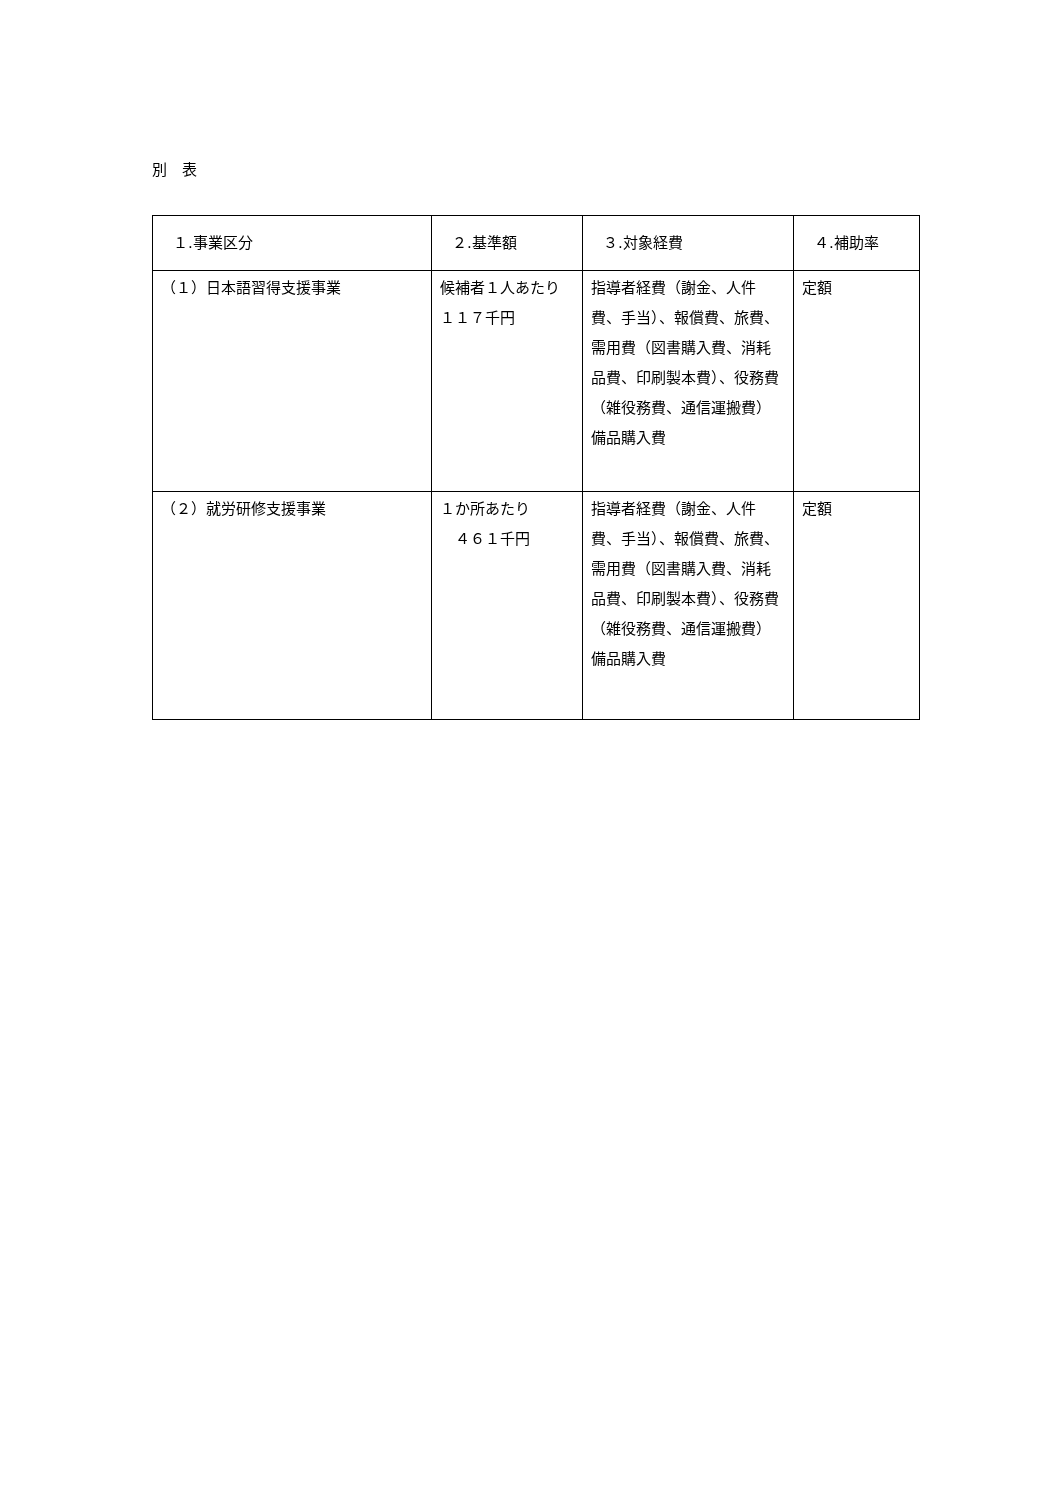別　表
| １.事業区分 | ２.基準額 | ３.対象経費 | ４.補助率 |
| --- | --- | --- | --- |
| （１）日本語習得支援事業 | 候補者１人あたり １１７千円 | 指導者経費（謝金、人件費、手当）、報償費、旅費、需用費（図書購入費、消耗品費、印刷製本費）、役務費（雑役務費、通信運搬費）備品購入費 | 定額 |
| （２）就労研修支援事業 | １か所あたり ４６１千円 | 指導者経費（謝金、人件費、手当）、報償費、旅費、需用費（図書購入費、消耗品費、印刷製本費）、役務費（雑役務費、通信運搬費）備品購入費 | 定額 |